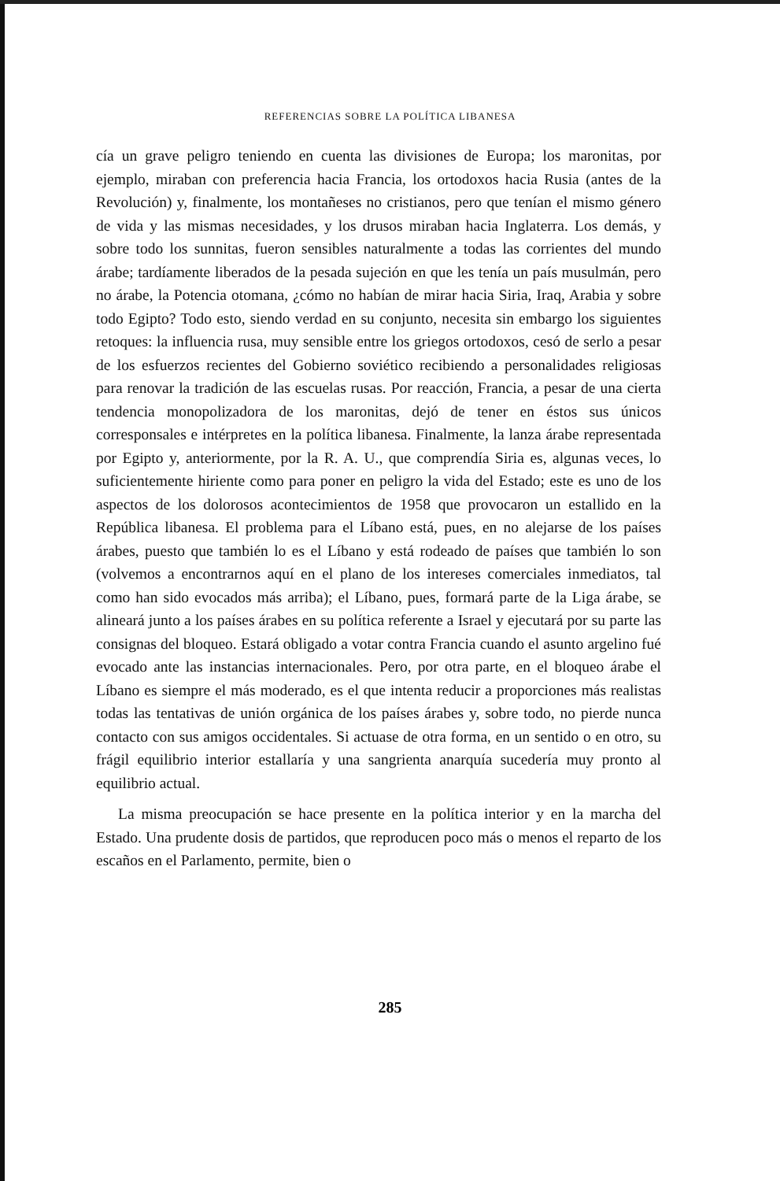REFERENCIAS SOBRE LA POLÍTICA LIBANESA
cía un grave peligro teniendo en cuenta las divisiones de Europa; los maronitas, por ejemplo, miraban con preferencia hacia Francia, los ortodoxos hacia Rusia (antes de la Revolución) y, finalmente, los montañeses no cristianos, pero que tenían el mismo género de vida y las mismas necesidades, y los drusos miraban hacia Inglaterra. Los demás, y sobre todo los sunnitas, fueron sensibles naturalmente a todas las corrientes del mundo árabe; tardíamente liberados de la pesada sujeción en que les tenía un país musulmán, pero no árabe, la Potencia otomana, ¿cómo no habían de mirar hacia Siria, Iraq, Arabia y sobre todo Egipto? Todo esto, siendo verdad en su conjunto, necesita sin embargo los siguientes retoques: la influencia rusa, muy sensible entre los griegos ortodoxos, cesó de serlo a pesar de los esfuerzos recientes del Gobierno soviético recibiendo a personalidades religiosas para renovar la tradición de las escuelas rusas. Por reacción, Francia, a pesar de una cierta tendencia monopolizadora de los maronitas, dejó de tener en éstos sus únicos corresponsales e intérpretes en la política libanesa. Finalmente, la lanza árabe representada por Egipto y, anteriormente, por la R. A. U., que comprendía Siria es, algunas veces, lo suficientemente hiriente como para poner en peligro la vida del Estado; este es uno de los aspectos de los dolorosos acontecimientos de 1958 que provocaron un estallido en la República libanesa. El problema para el Líbano está, pues, en no alejarse de los países árabes, puesto que también lo es el Líbano y está rodeado de países que también lo son (volvemos a encontrarnos aquí en el plano de los intereses comerciales inmediatos, tal como han sido evocados más arriba); el Líbano, pues, formará parte de la Liga árabe, se alineará junto a los países árabes en su política referente a Israel y ejecutará por su parte las consignas del bloqueo. Estará obligado a votar contra Francia cuando el asunto argelino fué evocado ante las instancias internacionales. Pero, por otra parte, en el bloqueo árabe el Líbano es siempre el más moderado, es el que intenta reducir a proporciones más realistas todas las tentativas de unión orgánica de los países árabes y, sobre todo, no pierde nunca contacto con sus amigos occidentales. Si actuase de otra forma, en un sentido o en otro, su frágil equilibrio interior estallaría y una sangrienta anarquía sucedería muy pronto al equilibrio actual.
La misma preocupación se hace presente en la política interior y en la marcha del Estado. Una prudente dosis de partidos, que reproducen poco más o menos el reparto de los escaños en el Parlamento, permite, bien o
285